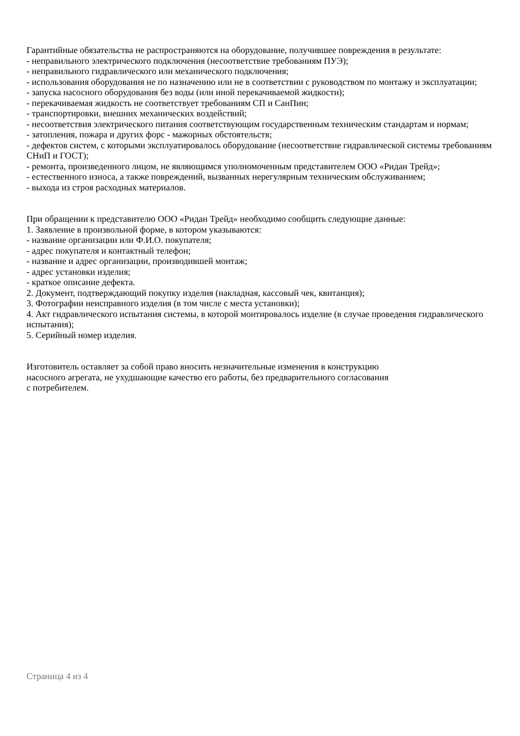Гарантийные обязательства не распространяются на оборудование, получившее повреждения в результате:
- неправильного электрического подключения (несоответствие требованиям ПУЭ);
- неправильного гидравлического или механического подключения;
- использования оборудования не по назначению или не в соответствии с руководством по монтажу и эксплуатации;
- запуска насосного оборудования без воды (или иной перекачиваемой жидкости);
- перекачиваемая жидкость не соответствует требованиям СП и СанПин;
- транспортировки, внешних механических воздействий;
- несоответствия электрического питания соответствующим государственным техническим стандартам и нормам;
- затопления, пожара и других форс - мажорных обстоятельств;
- дефектов систем, с которыми эксплуатировалось оборудование (несоответствие гидравлической системы требованиям СНиП и ГОСТ);
- ремонта, произведенного лицом, не являющимся уполномоченным представителем ООО «Ридан Трейд»;
- естественного износа, а также повреждений, вызванных нерегулярным техническим обслуживанием;
- выхода из строя расходных материалов.
При обращении к представителю ООО «Ридан Трейд» необходимо сообщить следующие данные:
1. Заявление в произвольной форме, в котором указываются:
- название организации или Ф.И.О. покупателя;
- адрес покупателя и контактный телефон;
- название и адрес организации, производившей монтаж;
- адрес установки изделия;
- краткое описание дефекта.
2. Документ, подтверждающий покупку изделия (накладная, кассовый чек, квитанция);
3. Фотографии неисправного изделия (в том числе с места установки);
4. Акт гидравлического испытания системы, в которой монтировалось изделие (в случае проведения гидравлического испытания);
5. Серийный номер изделия.
Изготовитель оставляет за собой право вносить незначительные изменения в конструкцию
насосного агрегата, не ухудшающие качество его работы, без предварительного согласования
с потребителем.
Страница 4 из 4